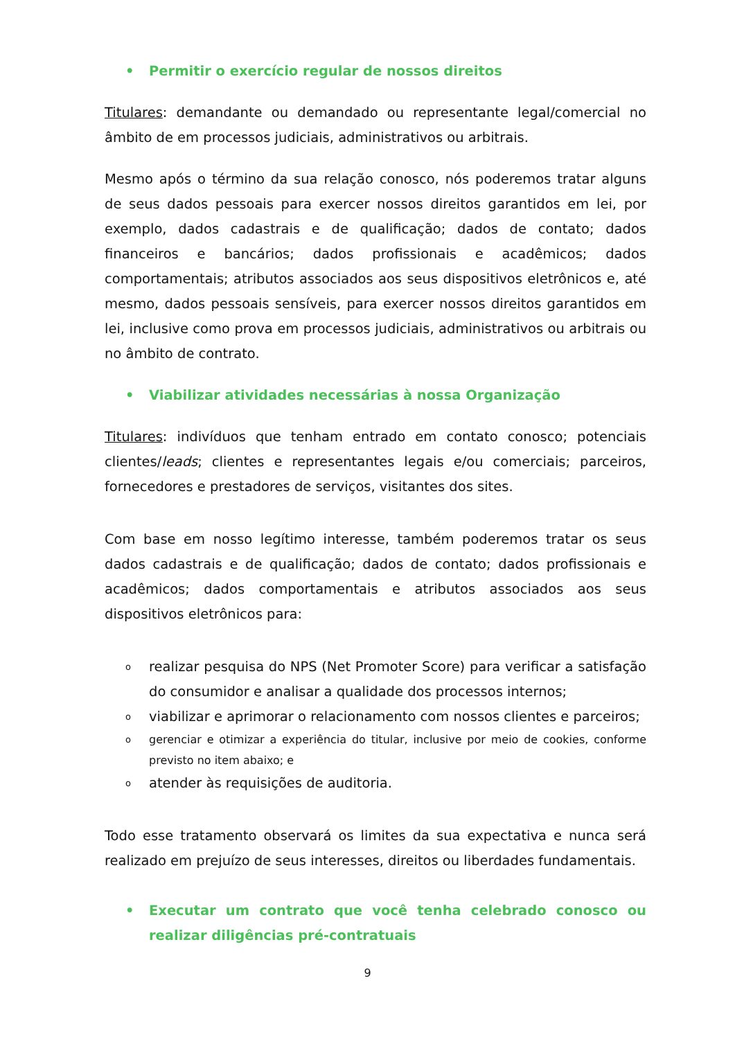• Permitir o exercício regular de nossos direitos
Titulares: demandante ou demandado ou representante legal/comercial no âmbito de em processos judiciais, administrativos ou arbitrais.
Mesmo após o término da sua relação conosco, nós poderemos tratar alguns de seus dados pessoais para exercer nossos direitos garantidos em lei, por exemplo, dados cadastrais e de qualificação; dados de contato; dados financeiros e bancários; dados profissionais e acadêmicos; dados comportamentais; atributos associados aos seus dispositivos eletrônicos e, até mesmo, dados pessoais sensíveis, para exercer nossos direitos garantidos em lei, inclusive como prova em processos judiciais, administrativos ou arbitrais ou no âmbito de contrato.
• Viabilizar atividades necessárias à nossa Organização
Titulares: indivíduos que tenham entrado em contato conosco; potenciais clientes/leads; clientes e representantes legais e/ou comerciais; parceiros, fornecedores e prestadores de serviços, visitantes dos sites.
Com base em nosso legítimo interesse, também poderemos tratar os seus dados cadastrais e de qualificação; dados de contato; dados profissionais e acadêmicos; dados comportamentais e atributos associados aos seus dispositivos eletrônicos para:
orealizar pesquisa do NPS (Net Promoter Score) para verificar a satisfação do consumidor e analisar a qualidade dos processos internos;
oviabilizar e aprimorar o relacionamento com nossos clientes e parceiros;
ogerenciar e otimizar a experiência do titular, inclusive por meio de cookies, conforme previsto no item abaixo; e
oatender às requisições de auditoria.
Todo esse tratamento observará os limites da sua expectativa e nunca será realizado em prejuízo de seus interesses, direitos ou liberdades fundamentais.
• Executar um contrato que você tenha celebrado conosco ou realizar diligências pré-contratuais
9